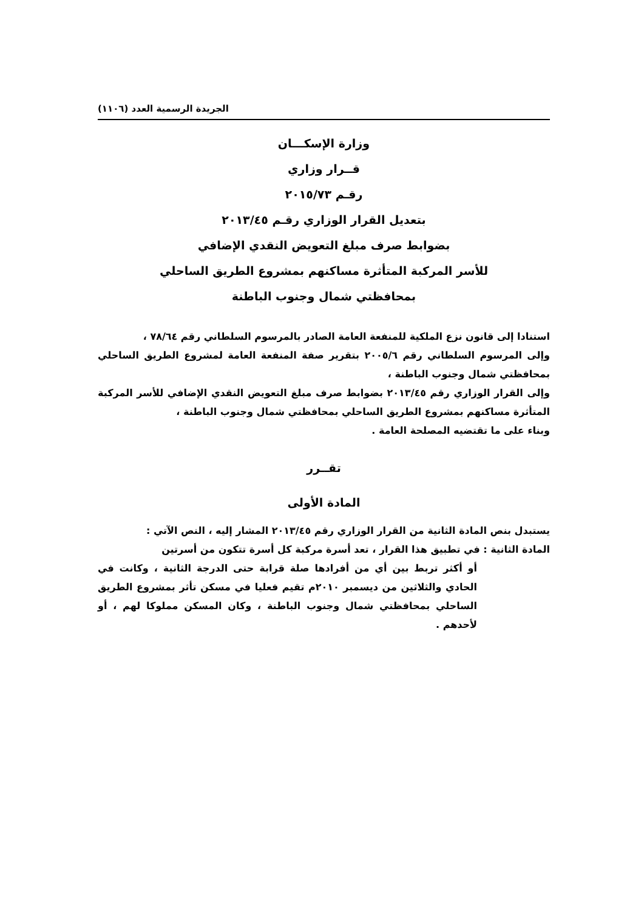الجريدة الرسمية العدد (١١٠٦)
وزارة الإسكـــان
قــرار وزاري
رقـم ٢٠١٥/٧٣
بتعديل القرار الوزاري رقـم ٢٠١٣/٤٥
بضوابط صرف مبلغ التعويض النقدي الإضافي
للأسر المركبة المتأثرة مساكنهم بمشروع الطريق الساحلي
بمحافظتي شمال وجنوب الباطنة
استنادا إلى قانون نزع الملكية للمنفعة العامة الصادر بالمرسوم السلطاني رقم ٧٨/٦٤ ،
وإلى المرسوم السلطاني رقم ٢٠٠٥/٦ بتقرير صفة المنفعة العامة لمشروع الطريق الساحلي بمحافظتي شمال وجنوب الباطنة ،
وإلى القرار الوزاري رقم ٢٠١٣/٤٥ بضوابط صرف مبلغ التعويض النقدي الإضافي للأسر المركبة المتأثرة مساكنهم بمشروع الطريق الساحلي بمحافظتي شمال وجنوب الباطنة ،
وبناء على ما تقتضيه المصلحة العامة .
تقــرر
المادة الأولى
يستبدل بنص المادة الثانية من القرار الوزاري رقم ٢٠١٣/٤٥ المشار إليه ، النص الآتي :
المادة الثانية : في تطبيق هذا القرار ، تعد أسرة مركبة كل أسرة تتكون من أسرتين
أو أكثر تربط بين أي من أفرادها صلة قرابة حتى الدرجة الثانية ، وكانت في الحادي والثلاثين من ديسمبر ٢٠١٠م تقيم فعليا في مسكن تأثر بمشروع الطريق الساحلي بمحافظتي شمال وجنوب الباطنة ، وكان المسكن مملوكا لهم ، أو لأحدهم .